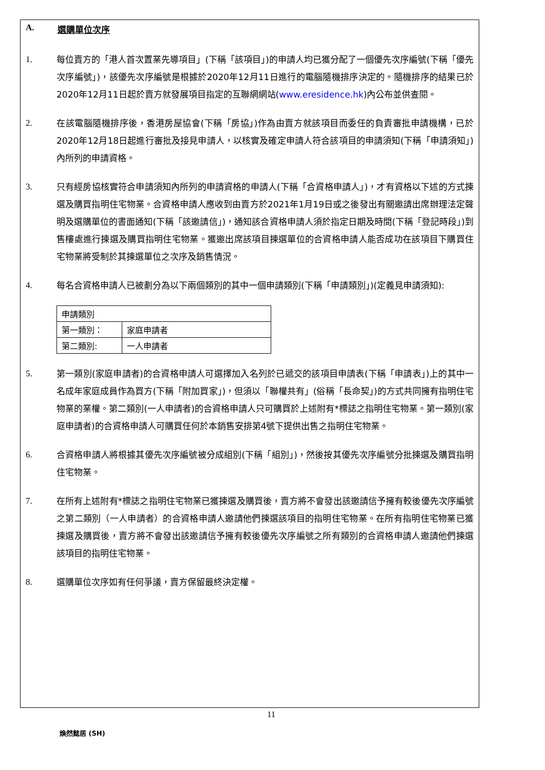A. 選購單位次序
1. 每位賣方的「港人首次置業先導項目」(下稱「該項目」)的申請人均已獲分配了一個優先次序編號(下稱「優先次序編號」)，該優先次序編號是根據於2020年12月11日進行的電腦隨機排序決定的。隨機排序的結果已於2020年12月11日起於賣方就發展項目指定的互聯網網站(www.eresidence.hk)內公布並供查閱。
2. 在該電腦隨機排序後，香港房屋協會(下稱「房協」)作為由賣方就該項目而委任的負責審批申請機構，已於2020年12月18日起進行審批及接見申請人，以核實及確定申請人符合該項目的申請須知(下稱「申請須知」)內所列的申請資格。
3. 只有經房協核實符合申請須知內所列的申請資格的申請人(下稱「合資格申請人」)，才有資格以下述的方式揀選及購買指明住宅物業。合資格申請人應收到由賣方於2021年1月19日或之後發出有關邀請出席辦理法定聲明及選購單位的書面通知(下稱「該邀請信」)，通知該合資格申請人須於指定日期及時間(下稱「登記時段」)到售樓處進行揀選及購買指明住宅物業。獲邀出席該項目揀選單位的合資格申請人能否成功在該項目下購買住宅物業將受制於其揀選單位之次序及銷售情況。
4. 每名合資格申請人已被劃分為以下兩個類別的其中一個申請類別(下稱「申請類別」)(定義見申請須知):
| 申請類別 | |
| 第一類別： | 家庭申請者 |
| 第二類別: | 一人申請者 |
5. 第一類別(家庭申請者)的合資格申請人可選擇加入名列於已遞交的該項目申請表(下稱「申請表」)上的其中一名成年家庭成員作為買方(下稱「附加買家」)，但須以「聯權共有」(俗稱「長命契」)的方式共同擁有指明住宅物業的業權。第二類別(一人申請者)的合資格申請人只可購買於上述附有*標誌之指明住宅物業。第一類別(家庭申請者)的合資格申請人可購買任何於本銷售安排第4號下提供出售之指明住宅物業。
6. 合資格申請人將根據其優先次序編號被分成組別(下稱「組別」)，然後按其優先次序編號分批揀選及購買指明住宅物業。
7. 在所有上述附有*標誌之指明住宅物業已獲揀選及購買後，賣方將不會發出該邀請信予擁有較後優先次序編號之第二類別（一人申請者）的合資格申請人邀請他們揀選該項目的指明住宅物業。在所有指明住宅物業已獲揀選及購買後，賣方將不會發出該邀請信予擁有較後優先次序編號之所有類別的合資格申請人邀請他們揀選該項目的指明住宅物業。
8. 選購單位次序如有任何爭議，賣方保留最終決定權。
11
煥然懿居 (SH)